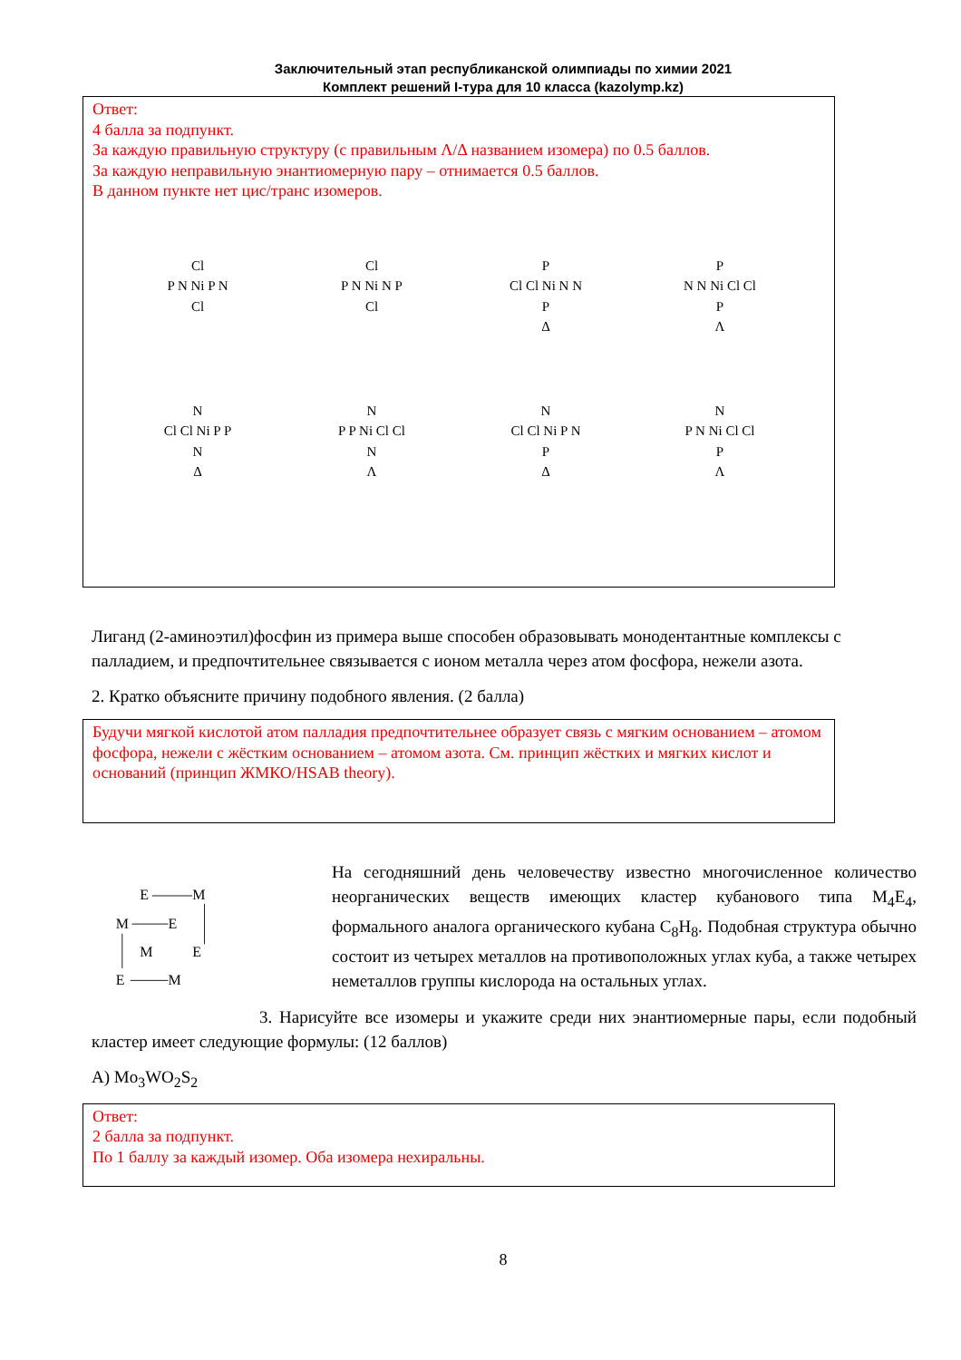Заключительный этап республиканской олимпиады по химии 2021
Комплект решений I-тура для 10 класса (kazolymp.kz)
Ответ:
4 балла за подпункт.
За каждую правильную структуру (с правильным Λ/Δ названием изомера) по 0.5 баллов.
За каждую неправильную энантиомерную пару – отнимается 0.5 баллов.
В данном пункте нет цис/транс изомеров.
Cl
P N Ni P N
Cl
Cl
P N Ni N P
Cl
P
Cl Cl Ni N N
P
Δ
P
N N Ni Cl Cl
P
Λ
N
Cl Cl Ni P P
N
Δ
N
P P Ni Cl Cl
N
Λ
N
Cl Cl Ni P N
P
Δ
N
P N Ni Cl Cl
P
Λ
Лиганд (2-аминоэтил)фосфин из примера выше способен образовывать монодентантные комплексы с палладием, и предпочтительнее связывается с ионом металла через атом фосфора, нежели азота.
2. Кратко объясните причину подобного явления. (2 балла)
Будучи мягкой кислотой атом палладия предпочтительнее образует связь с мягким основанием – атомом фосфора, нежели с жёстким основанием – атомом азота. См. принцип жёстких и мягких кислот и оснований (принцип ЖМКО/HSAB theory).
E
M
M
E
M
E
E
M
На сегодняшний день человечеству известно многочисленное количество неорганических веществ имеющих кластер кубанового типа M<sub>4</sub>E<sub>4</sub>, формального аналога органического кубана C<sub>8</sub>H<sub>8</sub>. Подобная структура обычно состоит из четырех металлов на противоположных углах куба, а также четырех неметаллов группы кислорода на остальных углах.
3. Нарисуйте все изомеры и укажите среди них энантиомерные пары, если подобный кластер имеет следующие формулы: (12 баллов)
А) Mo<sub>3</sub>WO<sub>2</sub>S<sub>2</sub>
Ответ:
2 балла за подпункт.
По 1 баллу за каждый изомер. Оба изомера нехиральны.
8